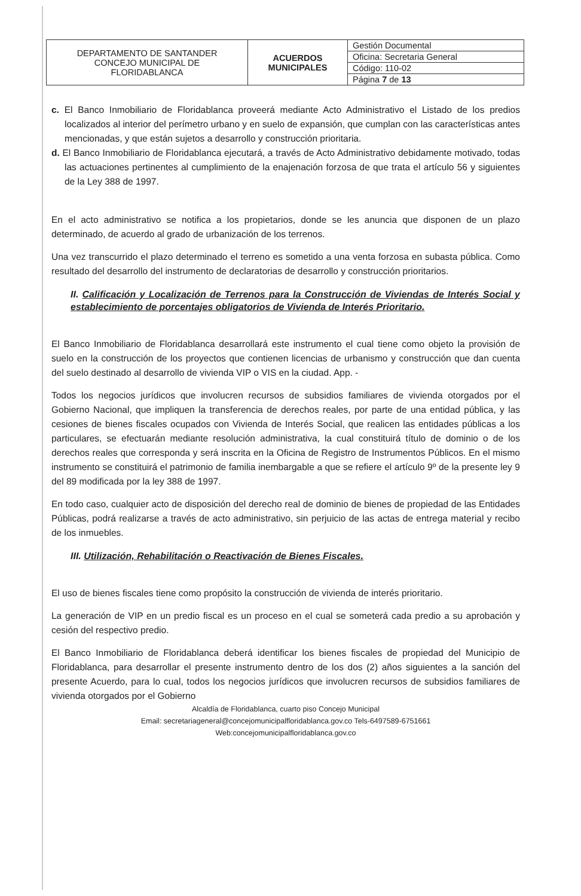| DEPARTAMENTO DE SANTANDER CONCEJO MUNICIPAL DE FLORIDABLANCA | ACUERDOS MUNICIPALES | Gestión Documental |
| | | Oficina: Secretaria General |
| | | Código: 110-02 |
| | | Página 7 de 13 |
c. El Banco Inmobiliario de Floridablanca proveerá mediante Acto Administrativo el Listado de los predios localizados al interior del perímetro urbano y en suelo de expansión, que cumplan con las características antes mencionadas, y que están sujetos a desarrollo y construcción prioritaria.
d. El Banco Inmobiliario de Floridablanca ejecutará, a través de Acto Administrativo debidamente motivado, todas las actuaciones pertinentes al cumplimiento de la enajenación forzosa de que trata el artículo 56 y siguientes de la Ley 388 de 1997.
En el acto administrativo se notifica a los propietarios, donde se les anuncia que disponen de un plazo determinado, de acuerdo al grado de urbanización de los terrenos.
Una vez transcurrido el plazo determinado el terreno es sometido a una venta forzosa en subasta pública. Como resultado del desarrollo del instrumento de declaratorias de desarrollo y construcción prioritarios.
II. Calificación y Localización de Terrenos para la Construcción de Viviendas de Interés Social y establecimiento de porcentajes obligatorios de Vivienda de Interés Prioritario.
El Banco Inmobiliario de Floridablanca desarrollará este instrumento el cual tiene como objeto la provisión de suelo en la construcción de los proyectos que contienen licencias de urbanismo y construcción que dan cuenta del suelo destinado al desarrollo de vivienda VIP o VIS en la ciudad. App. -
Todos los negocios jurídicos que involucren recursos de subsidios familiares de vivienda otorgados por el Gobierno Nacional, que impliquen la transferencia de derechos reales, por parte de una entidad pública, y las cesiones de bienes fiscales ocupados con Vivienda de Interés Social, que realicen las entidades públicas a los particulares, se efectuarán mediante resolución administrativa, la cual constituirá título de dominio o de los derechos reales que corresponda y será inscrita en la Oficina de Registro de Instrumentos Públicos. En el mismo instrumento se constituirá el patrimonio de familia inembargable a que se refiere el artículo 9º de la presente ley 9 del 89 modificada por la ley 388 de 1997.
En todo caso, cualquier acto de disposición del derecho real de dominio de bienes de propiedad de las Entidades Públicas, podrá realizarse a través de acto administrativo, sin perjuicio de las actas de entrega material y recibo de los inmuebles.
III. Utilización, Rehabilitación o Reactivación de Bienes Fiscales.
El uso de bienes fiscales tiene como propósito la construcción de vivienda de interés prioritario.
La generación de VIP en un predio fiscal es un proceso en el cual se someterá cada predio a su aprobación y cesión del respectivo predio.
El Banco Inmobiliario de Floridablanca deberá identificar los bienes fiscales de propiedad del Municipio de Floridablanca, para desarrollar el presente instrumento dentro de los dos (2) años siguientes a la sanción del presente Acuerdo, para lo cual, todos los negocios jurídicos que involucren recursos de subsidios familiares de vivienda otorgados por el Gobierno
Alcaldía de Floridablanca, cuarto piso Concejo Municipal
Email: secretariageneral@concejomunicipalfloridablanca.gov.co Tels-6497589-6751661
Web:concejomunicipalfloridablanca.gov.co